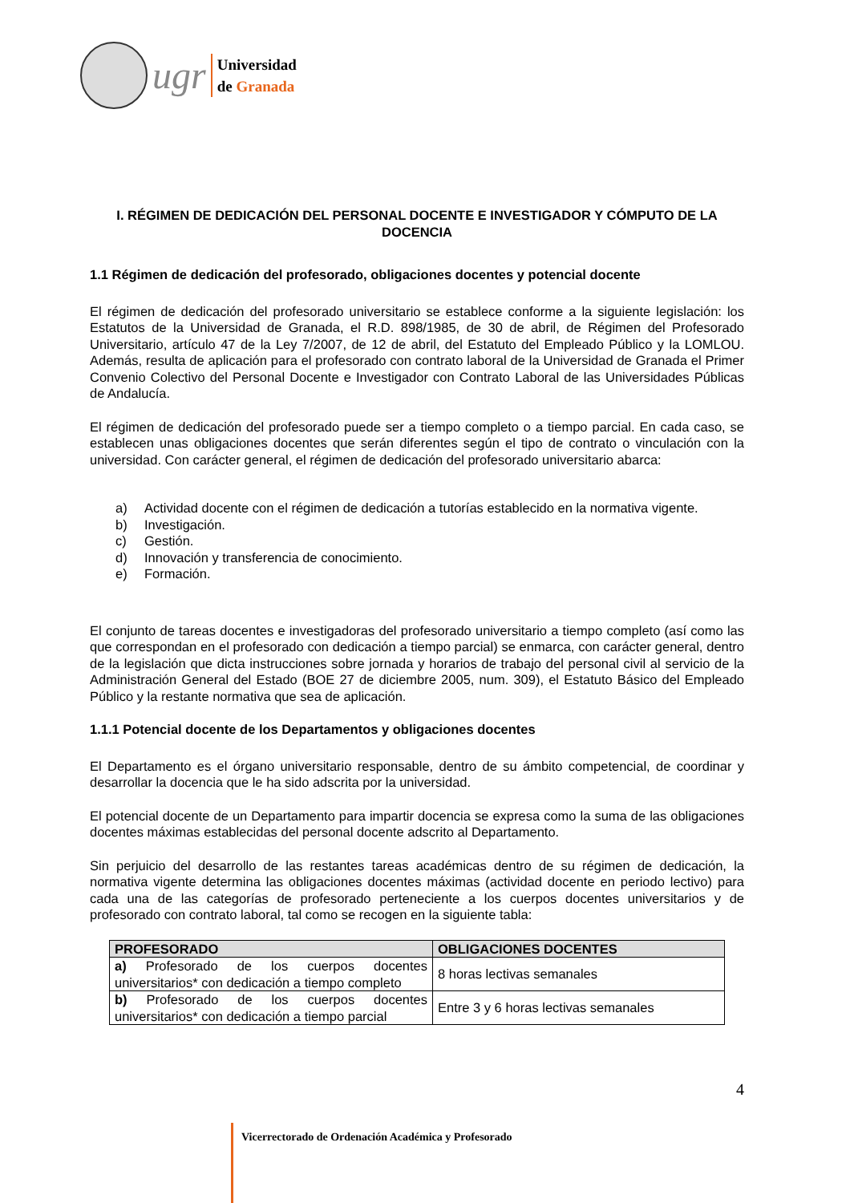ugr
Universidad
de Granada
I. RÉGIMEN DE DEDICACIÓN DEL PERSONAL DOCENTE E INVESTIGADOR Y CÓMPUTO DE LA DOCENCIA
1.1 Régimen de dedicación del profesorado, obligaciones docentes y potencial docente
El régimen de dedicación del profesorado universitario se establece conforme a la siguiente legislación: los Estatutos de la Universidad de Granada, el R.D. 898/1985, de 30 de abril, de Régimen del Profesorado Universitario, artículo 47 de la Ley 7/2007, de 12 de abril, del Estatuto del Empleado Público y la LOMLOU. Además, resulta de aplicación para el profesorado con contrato laboral de la Universidad de Granada el Primer Convenio Colectivo del Personal Docente e Investigador con Contrato Laboral de las Universidades Públicas de Andalucía.
El régimen de dedicación del profesorado puede ser a tiempo completo o a tiempo parcial. En cada caso, se establecen unas obligaciones docentes que serán diferentes según el tipo de contrato o vinculación con la universidad. Con carácter general, el régimen de dedicación del profesorado universitario abarca:
a) Actividad docente con el régimen de dedicación a tutorías establecido en la normativa vigente.
b) Investigación.
c) Gestión.
d) Innovación y transferencia de conocimiento.
e) Formación.
El conjunto de tareas docentes e investigadoras del profesorado universitario a tiempo completo (así como las que correspondan en el profesorado con dedicación a tiempo parcial) se enmarca, con carácter general, dentro de la legislación que dicta instrucciones sobre jornada y horarios de trabajo del personal civil al servicio de la Administración General del Estado (BOE 27 de diciembre 2005, num. 309), el Estatuto Básico del Empleado Público y la restante normativa que sea de aplicación.
1.1.1 Potencial docente de los Departamentos y obligaciones docentes
El Departamento es el órgano universitario responsable, dentro de su ámbito competencial, de coordinar y desarrollar la docencia que le ha sido adscrita por la universidad.
El potencial docente de un Departamento para impartir docencia se expresa como la suma de las obligaciones docentes máximas establecidas del personal docente adscrito al Departamento.
Sin perjuicio del desarrollo de las restantes tareas académicas dentro de su régimen de dedicación, la normativa vigente determina las obligaciones docentes máximas (actividad docente en periodo lectivo) para cada una de las categorías de profesorado perteneciente a los cuerpos docentes universitarios y de profesorado con contrato laboral, tal como se recogen en la siguiente tabla:
| PROFESORADO | OBLIGACIONES DOCENTES |
| --- | --- |
| a) Profesorado de los cuerpos docentes universitarios* con dedicación a tiempo completo | 8 horas lectivas semanales |
| b) Profesorado de los cuerpos docentes universitarios* con dedicación a tiempo parcial | Entre 3 y 6 horas lectivas semanales |
4
Vicerrectorado de Ordenación Académica y Profesorado